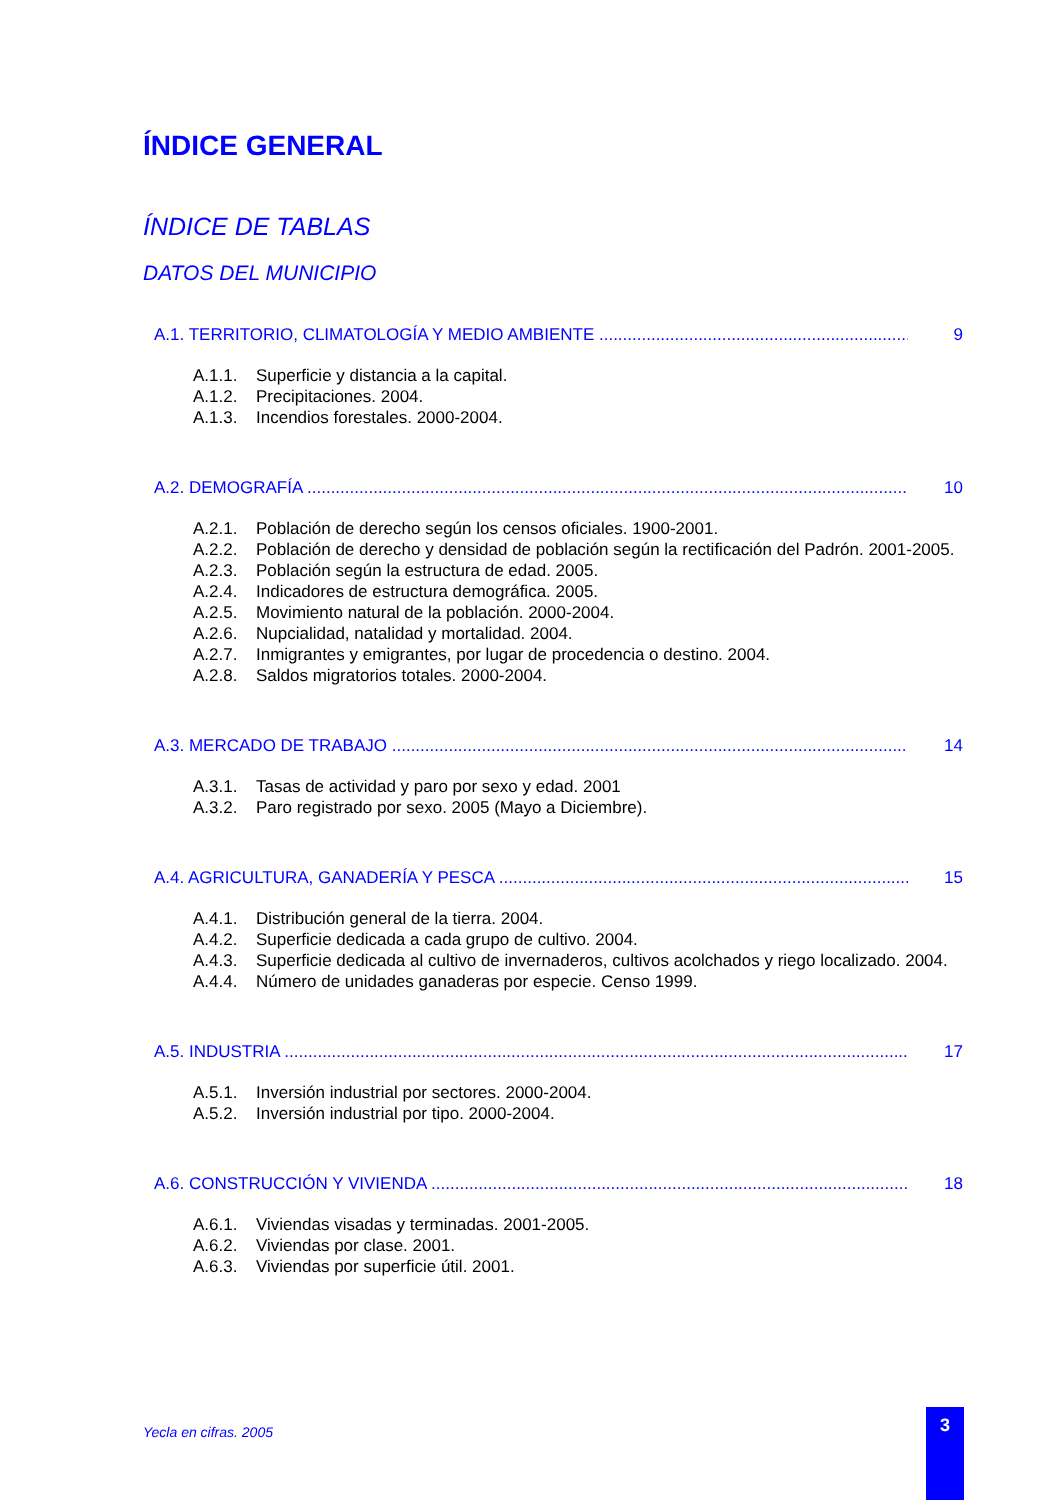ÍNDICE GENERAL
ÍNDICE DE TABLAS
DATOS DEL MUNICIPIO
A.1. TERRITORIO, CLIMATOLOGÍA Y MEDIO AMBIENTE 9
A.1.1. Superficie y distancia a la capital.
A.1.2. Precipitaciones. 2004.
A.1.3. Incendios forestales. 2000-2004.
A.2. DEMOGRAFÍA 10
A.2.1. Población de derecho según los censos oficiales. 1900-2001.
A.2.2. Población de derecho y densidad de población según la rectificación del Padrón. 2001-2005.
A.2.3. Población según la estructura de edad. 2005.
A.2.4. Indicadores de estructura demográfica. 2005.
A.2.5. Movimiento natural de la población. 2000-2004.
A.2.6. Nupcialidad, natalidad y mortalidad. 2004.
A.2.7. Inmigrantes y emigrantes, por lugar de procedencia o destino. 2004.
A.2.8. Saldos migratorios totales. 2000-2004.
A.3. MERCADO DE TRABAJO 14
A.3.1. Tasas de actividad y paro por sexo y edad. 2001
A.3.2. Paro registrado por sexo. 2005 (Mayo a Diciembre).
A.4. AGRICULTURA, GANADERÍA Y PESCA 15
A.4.1. Distribución general de la tierra. 2004.
A.4.2. Superficie dedicada a cada grupo de cultivo. 2004.
A.4.3. Superficie dedicada al cultivo de invernaderos, cultivos acolchados y riego localizado. 2004.
A.4.4. Número de unidades ganaderas por especie. Censo 1999.
A.5. INDUSTRIA 17
A.5.1. Inversión industrial por sectores. 2000-2004.
A.5.2. Inversión industrial por tipo. 2000-2004.
A.6. CONSTRUCCIÓN Y VIVIENDA 18
A.6.1. Viviendas visadas y terminadas. 2001-2005.
A.6.2. Viviendas por clase. 2001.
A.6.3. Viviendas por superficie útil. 2001.
Yecla en cifras. 2005
3